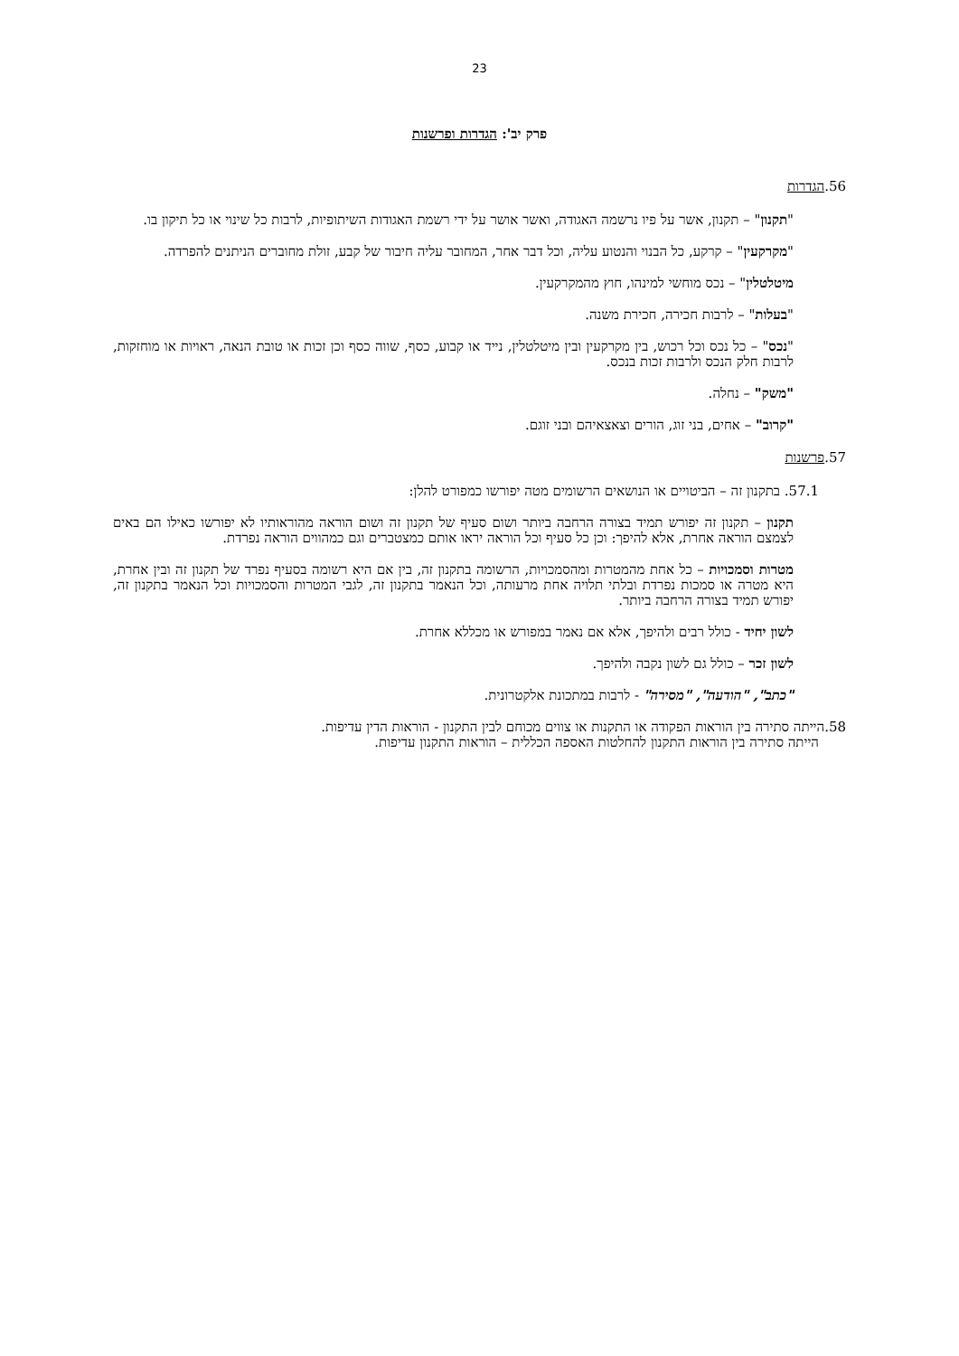23
פרק יב': הגדרות ופרשנות
56.הגדרות
"תקנון" – תקנון, אשר על פיו נרשמה האגודה, ואשר אושר על ידי רשמת האגודות השיתופיות, לרבות כל שינוי או כל תיקון בו.
"מקרקעין" – קרקע, כל הבנוי והנטוע עליה, וכל דבר אחר, המחובר עליה חיבור של קבע, זולת מחוברים הניתנים להפרדה.
מיטלטלין" – נכס מוחשי למינהו, חוץ מהמקרקעין.
"בעלות" – לרבות חכירה, חכירת משנה.
"נכס" – כל נכס וכל רכוש, בין מקרקעין ובין מיטלטלין, נייד או קבוע, כסף, שווה כסף וכן זכות או טובת הנאה, ראויות או מוחזקות, לרבות חלק הנכס ולרבות זכות בנכס.
"משק" – נחלה.
"קרוב" – אחים, בני זוג, הורים וצאצאיהם ובני זוגם.
57.פרשנות
57.1. בתקנון זה – הביטויים או הנושאים הרשומים מטה יפורשו כמפורט להלן:
תקנון – תקנון זה יפורש תמיד בצורה הרחבה ביותר ושום סעיף של תקנון זה ושום הוראה מהוראותיו לא יפורשו כאילו הם באים לצמצם הוראה אחרת, אלא להיפך: וכן כל סעיף וכל הוראה יראו אותם כמצטברים וגם כמהווים הוראה נפרדת.
מטרות וסמכויות – כל אחת מהמטרות ומהסמכויות, הרשומה בתקנון זה, בין אם היא רשומה בסעיף נפרד של תקנון זה ובין אחרת, היא מטרה או סמכות נפרדת ובלתי תלויה אחת מרעותה, וכל הנאמר בתקנון זה, לגבי המטרות והסמכויות וכל הנאמר בתקנון זה, יפורש תמיד בצורה הרחבה ביותר.
לשון יחיד - כולל רבים ולהיפך, אלא אם נאמר במפורש או מכללא אחרת.
לשון זכר – כולל גם לשון נקבה ולהיפך.
"כתב", "הודעה", "מסירה" - לרבות במתכונת אלקטרונית.
58.הייתה סתירה בין הוראות הפקודה או התקנות או צווים מכוחם לבין התקנון - הוראות הדין עדיפות.
הייתה סתירה בין הוראות התקנון להחלטות האספה הכללית – הוראות התקנון עדיפות.